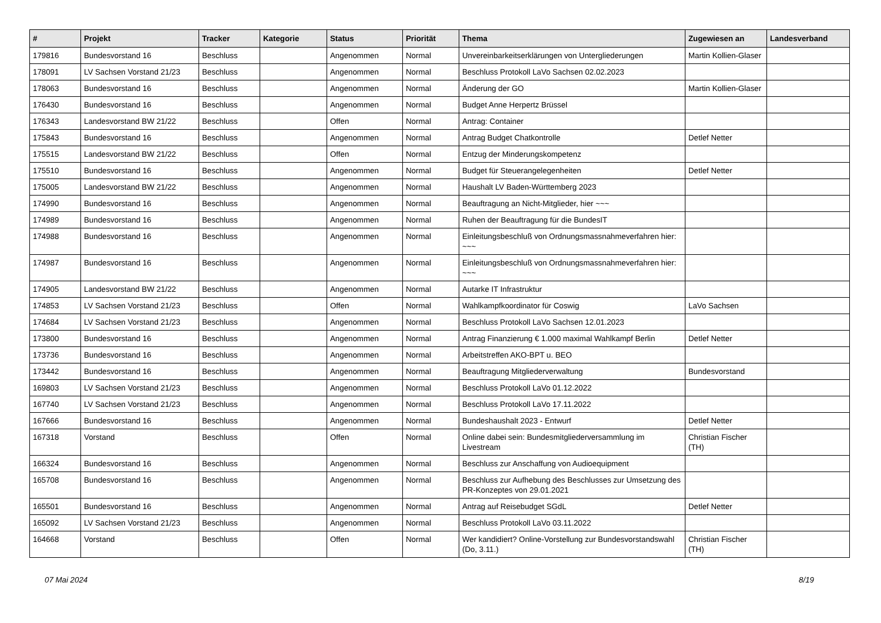| # | Projekt | Tracker | Kategorie | Status | Priorität | Thema | Zugewiesen an | Landesverband |
| --- | --- | --- | --- | --- | --- | --- | --- | --- |
| 179816 | Bundesvorstand 16 | Beschluss | | Angenommen | Normal | Unvereinbarkeitserklärungen von Untergliederungen | Martin Kollien-Glaser | |
| 178091 | LV Sachsen Vorstand 21/23 | Beschluss | | Angenommen | Normal | Beschluss Protokoll LaVo Sachsen 02.02.2023 | | |
| 178063 | Bundesvorstand 16 | Beschluss | | Angenommen | Normal | Änderung der GO | Martin Kollien-Glaser | |
| 176430 | Bundesvorstand 16 | Beschluss | | Angenommen | Normal | Budget Anne Herpertz Brüssel | | |
| 176343 | Landesvorstand BW 21/22 | Beschluss | | Offen | Normal | Antrag: Container | | |
| 175843 | Bundesvorstand 16 | Beschluss | | Angenommen | Normal | Antrag Budget Chatkontrolle | Detlef Netter | |
| 175515 | Landesvorstand BW 21/22 | Beschluss | | Offen | Normal | Entzug der Minderungskompetenz | | |
| 175510 | Bundesvorstand 16 | Beschluss | | Angenommen | Normal | Budget für Steuerangelegenheiten | Detlef Netter | |
| 175005 | Landesvorstand BW 21/22 | Beschluss | | Angenommen | Normal | Haushalt LV Baden-Württemberg 2023 | | |
| 174990 | Bundesvorstand 16 | Beschluss | | Angenommen | Normal | Beauftragung an Nicht-Mitglieder, hier ~~~ | | |
| 174989 | Bundesvorstand 16 | Beschluss | | Angenommen | Normal | Ruhen der Beauftragung für die BundesIT | | |
| 174988 | Bundesvorstand 16 | Beschluss | | Angenommen | Normal | Einleitungsbeschluß von Ordnungsmassnahmeverfahren hier: ~~~ | | |
| 174987 | Bundesvorstand 16 | Beschluss | | Angenommen | Normal | Einleitungsbeschluß von Ordnungsmassnahmeverfahren hier: ~~~ | | |
| 174905 | Landesvorstand BW 21/22 | Beschluss | | Angenommen | Normal | Autarke IT Infrastruktur | | |
| 174853 | LV Sachsen Vorstand 21/23 | Beschluss | | Offen | Normal | Wahlkampfkoordinator für Coswig | LaVo Sachsen | |
| 174684 | LV Sachsen Vorstand 21/23 | Beschluss | | Angenommen | Normal | Beschluss Protokoll LaVo Sachsen 12.01.2023 | | |
| 173800 | Bundesvorstand 16 | Beschluss | | Angenommen | Normal | Antrag Finanzierung € 1.000 maximal Wahlkampf Berlin | Detlef Netter | |
| 173736 | Bundesvorstand 16 | Beschluss | | Angenommen | Normal | Arbeitstreffen AKO-BPT u. BEO | | |
| 173442 | Bundesvorstand 16 | Beschluss | | Angenommen | Normal | Beauftragung Mitgliederverwaltung | Bundesvorstand | |
| 169803 | LV Sachsen Vorstand 21/23 | Beschluss | | Angenommen | Normal | Beschluss Protokoll LaVo 01.12.2022 | | |
| 167740 | LV Sachsen Vorstand 21/23 | Beschluss | | Angenommen | Normal | Beschluss Protokoll LaVo 17.11.2022 | | |
| 167666 | Bundesvorstand 16 | Beschluss | | Angenommen | Normal | Bundeshaushalt 2023 - Entwurf | Detlef Netter | |
| 167318 | Vorstand | Beschluss | | Offen | Normal | Online dabei sein: Bundesmitgliederversammlung im Livestream | Christian Fischer (TH) | |
| 166324 | Bundesvorstand 16 | Beschluss | | Angenommen | Normal | Beschluss zur Anschaffung von Audioequipment | | |
| 165708 | Bundesvorstand 16 | Beschluss | | Angenommen | Normal | Beschluss zur Aufhebung des Beschlusses zur Umsetzung des PR-Konzeptes von 29.01.2021 | | |
| 165501 | Bundesvorstand 16 | Beschluss | | Angenommen | Normal | Antrag auf Reisebudget SGdL | Detlef Netter | |
| 165092 | LV Sachsen Vorstand 21/23 | Beschluss | | Angenommen | Normal | Beschluss Protokoll LaVo 03.11.2022 | | |
| 164668 | Vorstand | Beschluss | | Offen | Normal | Wer kandidiert? Online-Vorstellung zur Bundesvorstandswahl (Do, 3.11.) | Christian Fischer (TH) | |
07 Mai 2024 8/19